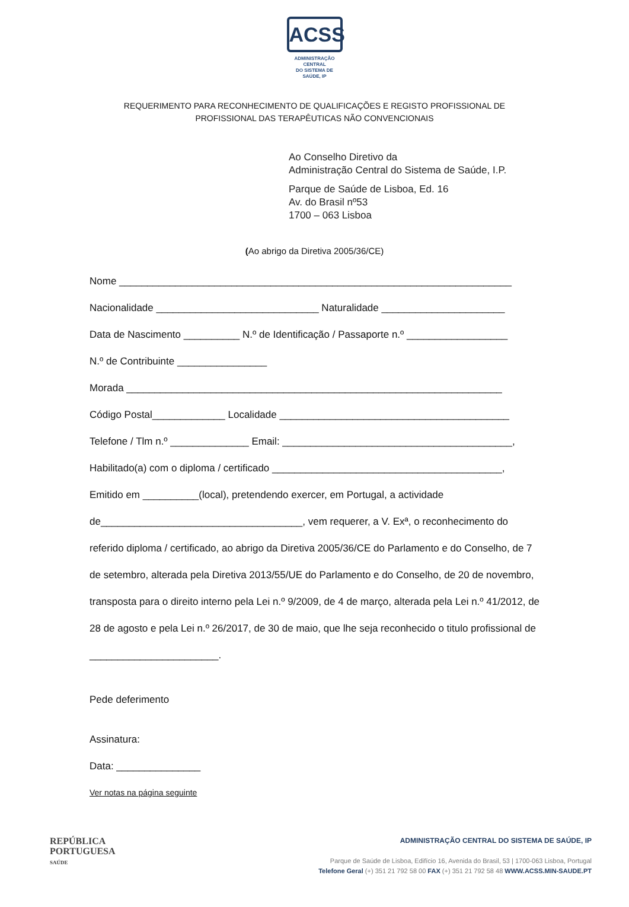ACSS
ADMINISTRAÇÃO CENTRAL
DO SISTEMA DE SAÚDE, IP
REQUERIMENTO PARA RECONHECIMENTO DE QUALIFICAÇÕES E REGISTO PROFISSIONAL DE
PROFISSIONAL DAS TERAPÊUTICAS NÃO CONVENCIONAIS
Ao Conselho Diretivo da
Administração Central do Sistema de Saúde, I.P.
Parque de Saúde de Lisboa, Ed. 16
Av. do Brasil nº53
1700 – 063 Lisboa
(Ao abrigo da Diretiva 2005/36/CE)
Nome ______________________________________________________________________
Nacionalidade _____________________________ Naturalidade ______________________
Data de Nascimento __________ N.º de Identificação / Passaporte n.º __________________
N.º de Contribuinte ________________
Morada ___________________________________________________________________
Código Postal_____________ Localidade _________________________________________
Telefone / Tlm n.º ______________ Email: _________________________________________,
Habilitado(a) com o diploma / certificado _________________________________________,
Emitido em __________(local), pretendendo exercer, em Portugal, a actividade
de____________________________________, vem requerer, a V. Exª, o reconhecimento do referido diploma / certificado, ao abrigo da Diretiva 2005/36/CE do Parlamento e do Conselho, de 7 de setembro, alterada pela Diretiva 2013/55/UE do Parlamento e do Conselho, de 20 de novembro, transposta para o direito interno pela Lei n.º 9/2009, de 4 de março, alterada pela Lei n.º 41/2012, de 28 de agosto e pela Lei n.º 26/2017, de 30 de maio, que lhe seja reconhecido o titulo profissional de _______________________.
Pede deferimento
Assinatura:
Data: _______________
Ver notas na página seguinte
REPÚBLICA
PORTUGUESA
SAÚDE
ADMINISTRAÇÃO CENTRAL DO SISTEMA DE SAÚDE, IP
Parque de Saúde de Lisboa, Edifício 16, Avenida do Brasil, 53 | 1700-063 Lisboa, Portugal
Telefone Geral (+) 351 21 792 58 00 FAX (+) 351 21 792 58 48 WWW.ACSS.MIN-SAUDE.PT